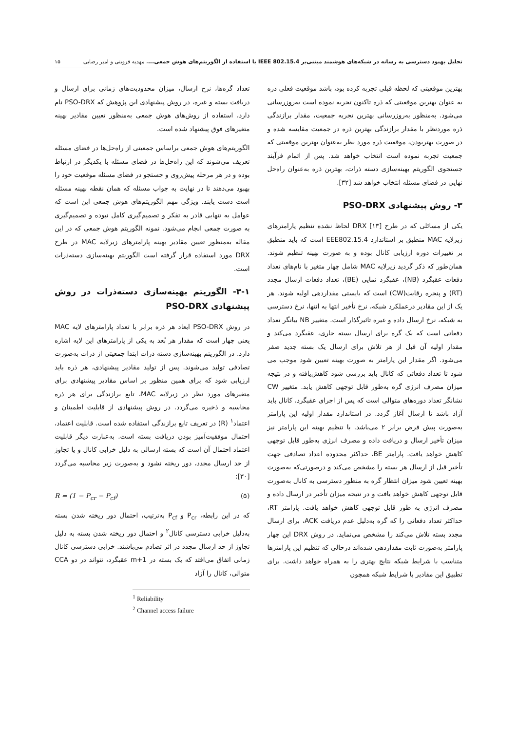تحلیل بهبود دسترسی به رسانه در شبکه‌های هوشمند مبتنی‌بر IEEE 802.15.4 با استفاده از الگوریتم‌های هوش جمعی...، مهدیه قزوینی و امیر رضایی ۱۵
بهترین موقعیتی که لحظه قبلی تجربه کرده بود، باشد موقعیت فعلی ذره به عنوان بهترین موقعیتی که ذره تاکنون تجربه نموده است به‌روزرسانی می‌شود. به‌منظور به‌روزرسانی بهترین تجربه جمعیت، مقدار برازندگی ذره موردنظر با مقدار برازندگی بهترین ذره در جمعیت مقایسه شده و در صورت بهتربودن، موقعیت ذره مورد نظر به‌عنوان بهترین موقعیتی که جمعیت تجربه نموده است انتخاب خواهد شد. پس از اتمام فرآیند جستجوی الگوریتم بهینه‌سازی دسته ذرات، بهترین ذره به‌عنوان راه‌حل نهایی در فضای مسئله انتخاب خواهد شد [۳۲].
۳- روش پیشنهادی PSO-DRX
یکی از مسائلی که در طرح DRX [۱۳] لحاظ نشده تنظیم پارامترهای زیرلایه MAC منطبق بر استاندارد EEE802.15.4 است که باید منطبق بر تغییرات دوره ارزیابی کانال بوده و به صورت بهینه تنظیم شوند. همان‌طور که ذکر گردید زیرلایه MAC شامل چهار متغیر با نام‌های تعداد دفعات عقبگرد (NB)، عقبگرد نمایی (BE)، تعداد دفعات ارسال مجدد (RT) و پنجره رقابت(CW) است که بایستی مقداردهی اولیه شوند. هر یک از این مقادیر درعملکرد شبکه، نرخ تأخیر انتها به انتها، نرخ دسترسی به شبکه، نرخ ارسال داده و غیره تاثیرگذار است. متغییر NB بیانگر تعداد دفعاتی است که یک گره برای ارسال بسته جاری، عقبگرد می‌کند و مقدار اولیه آن قبل از هر تلاش برای ارسال یک بسته جدید صفر می‌شود. اگر مقدار این پارامتر به صورت بهینه تعیین شود موجب می شود تا تعداد دفعاتی که کانال باید بررسی شود کاهش‌یافته و در نتیجه میزان مصرف انرژی گره به‌طور قابل توجهی کاهش یابد. متغییر CW نشانگر تعداد دوره‌های متوالی است که پس از اجرای عقبگرد، کانال باید آزاد باشد تا ارسال آغاز گردد. در استاندارد مقدار اولیه این پارامتر به‌صورت پیش فرض برابر ۲ می‌باشد. با تنظیم بهینه این پارامتر نیز میزان تأخیر ارسال و دریافت داده و مصرف انرژی به‌طور قابل توجهی کاهش خواهد یافت. پارامتر BE، حداکثر محدوده اعداد تصادفی جهت تأخیر قبل از ارسال هر بسته را مشخص می‌کند و درصورتی‌که به‌صورت بهینه تعیین شود میزان انتظار گره به منظور دسترسی به کانال به‌صورت قابل توجهی کاهش خواهد یافت و در نتیجه میزان تأخیر در ارسال داده و مصرف انرژی به طور قابل توجهی کاهش خواهد یافت. پارامتر RT، حداکثر تعداد دفعاتی را که گره به‌دلیل عدم دریافت ACK، برای ارسال مجدد بسته تلاش می‌کند را مشخص می‌نماید. در روش DRX این چهار پارامتر به‌صورت ثابت مقداردهی شده‌اند درحالی که تنظیم این پارامترها متناسب با شرایط شبکه نتایج بهتری را به همراه خواهد داشت. برای تطبیق این مقادیر با شرایط شبکه همچون
تعداد گره‌ها، نرخ ارسال، میزان محدودیت‌های زمانی برای ارسال و دریافت بسته و غیره، در روش پیشنهادی این پژوهش که PSO-DRX نام دارد، استفاده از روش‌های هوش جمعی به‌منظور تعیین مقادیر بهینه متغیرهای فوق پیشنهاد شده است.
الگوریتم‌های هوش جمعی براساس جمعیتی از راه‌حل‌ها در فضای مسئله تعریف می‌شوند که این راه‌حل‌ها در فضای مسئله با یکدیگر در ارتباط بوده و در هر مرحله پیش‌روی و جستجو در فضای مسئله موقعیت خود را بهبود می‌دهند تا در نهایت به جواب مسئله که همان نقطه بهینه مسئله است دست یابند. ویژگی مهم الگوریتم‌های هوش جمعی این است که عوامل به تنهایی قادر به تفکر و تصمیم‌گیری کامل نبوده و تصمیم‌گیری به صورت جمعی انجام می‌شود. نمونه الگوریتم هوش جمعی که در این مقاله به‌منظور تعیین مقادیر بهینه پارامترهای زیرلایه MAC در طرح DRX مورد استفاده قرار گرفته است الگوریتم بهینه‌سازی دسته‌ذرات است.
۳-۱- الگوریتم بهینه‌سازی دسته‌ذرات در روش پیشنهادی PSO-DRX
در روش PSO-DRX ابعاد هر ذره برابر با تعداد پارامترهای لایه MAC یعنی چهار است که مقدار هر بُعد به یکی از پارامترهای این لایه اشاره دارد. در الگوریتم بهینه‌سازی دسته ذرات ابتدا جمعیتی از ذرات به‌صورت تصادفی تولید می‌شوند. پس از تولید مقادیر پیشنهادی، هر ذره باید ارزیابی شود که برای همین منظور بر اساس مقادیر پیشنهادی برای متغیرهای مورد نظر در زیرلایه MAC، تابع برازندگی برای هر ذره محاسبه و ذخیره می‌گردد. در روش پیشنهادی از قابلیت اطمینان و اعتماد<sup>۱</sup> (R) در تعریف تابع برازندگی استفاده شده است. قابلیت اعتماد، احتمال موفقیت‌آمیز بودن دریافت بسته است. به‌عبارت دیگر قابلیت اعتماد احتمال آن است که بسته ارسالی به دلیل خرابی کانال و یا تجاوز از حد ارسال مجدد، دور ریخته نشود و به‌صورت زیر محاسبه می‌گردد [۳۰]:
R = (1 − P<sub>cr</sub> − P<sub>cf</sub>) (۵)
که در این رابطه، P<sub>cr</sub> و P<sub>cf</sub> به‌ترتیب، احتمال دور ریخته شدن بسته به‌دلیل خرابی دسترسی کانال<sup>۲</sup> و احتمال دور ریخته شدن بسته به دلیل تجاوز از حد ارسال مجدد در اثر تصادم می‌باشند. خرابی دسترسی کانال زمانی اتفاق می‌افتد که یک بسته در m+1 عقبگرد، نتواند در دو CCA متوالی، کانال را آزاد
<sup>1</sup> Reliability
<sup>2</sup> Channel access failure